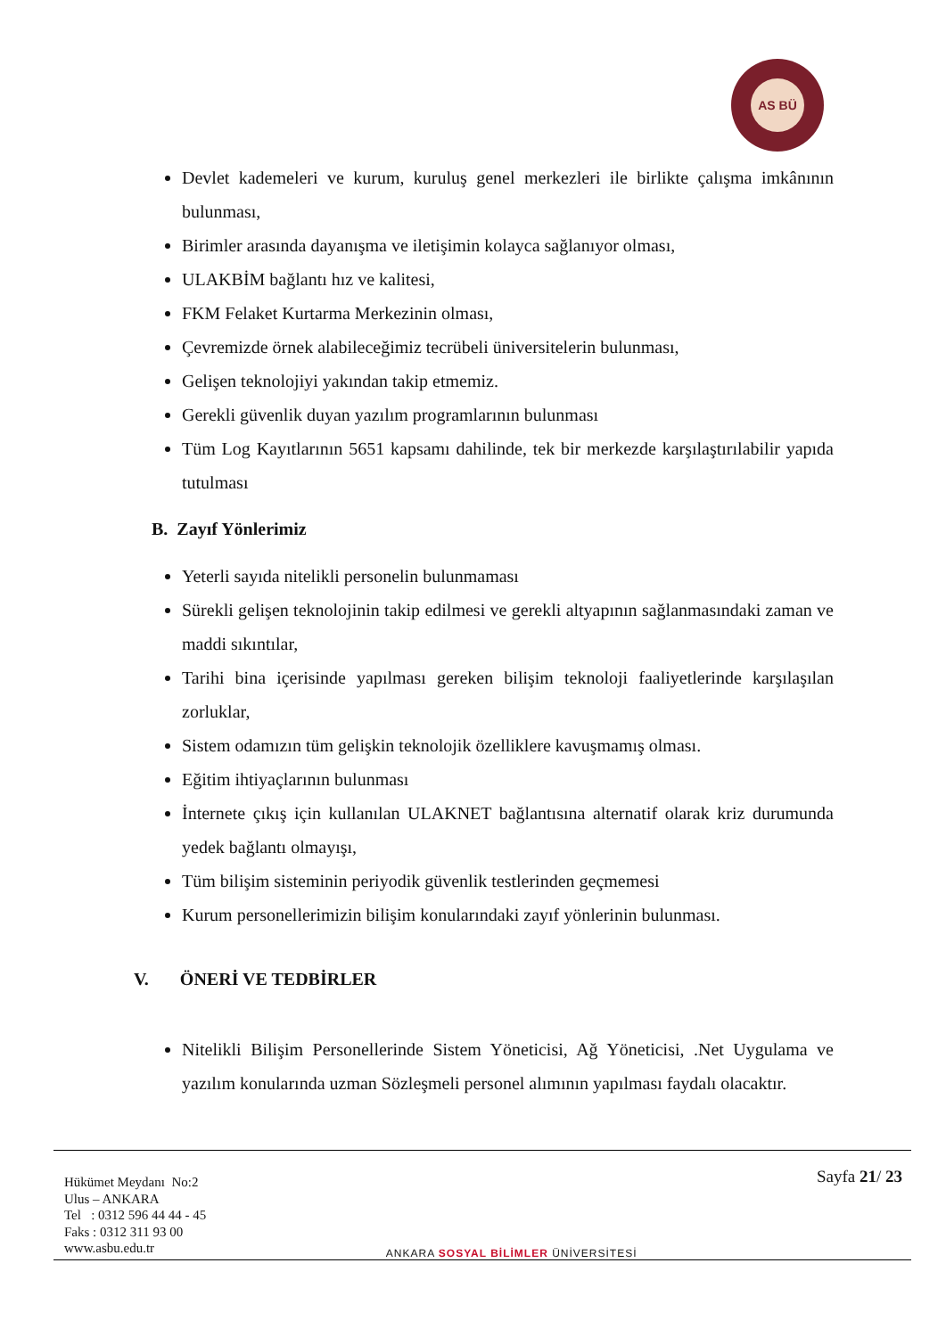AS BÜ
Devlet kademeleri ve kurum, kuruluş genel merkezleri ile birlikte çalışma imkânının bulunması,
Birimler arasında dayanışma ve iletişimin kolayca sağlanıyor olması,
ULAKBİM bağlantı hız ve kalitesi,
FKM Felaket Kurtarma Merkezinin olması,
Çevremizde örnek alabileceğimiz tecrübeli üniversitelerin bulunması,
Gelişen teknolojiyi yakından takip etmemiz.
Gerekli güvenlik duyan yazılım programlarının bulunması
Tüm Log Kayıtlarının 5651 kapsamı dahilinde, tek bir merkezde karşılaştırılabilir yapıda tutulması
B. Zayıf Yönlerimiz
Yeterli sayıda nitelikli personelin bulunmaması
Sürekli gelişen teknolojinin takip edilmesi ve gerekli altyapının sağlanmasındaki zaman ve maddi sıkıntılar,
Tarihi bina içerisinde yapılması gereken bilişim teknoloji faaliyetlerinde karşılaşılan zorluklar,
Sistem odamızın tüm gelişkin teknolojik özelliklere kavuşmamış olması.
Eğitim ihtiyaçlarının bulunması
İnternete çıkış için kullanılan ULAKNET bağlantısına alternatif olarak kriz durumunda yedek bağlantı olmayışı,
Tüm bilişim sisteminin periyodik güvenlik testlerinden geçmemesi
Kurum personellerimizin bilişim konularındaki zayıf yönlerinin bulunması.
V. ÖNERİ VE TEDBİRLER
Nitelikli Bilişim Personellerinde Sistem Yöneticisi, Ağ Yöneticisi, .Net Uygulama ve yazılım konularında uzman Sözleşmeli personel alımının yapılması faydalı olacaktır.
Hükümet Meydanı No:2
Ulus – ANKARA
Tel : 0312 596 44 44 - 45
Faks : 0312 311 93 00
www.asbu.edu.tr
ANKARA SOSYAL BİLİMLER ÜNİVERSİTESİ
Sayfa 21/ 23